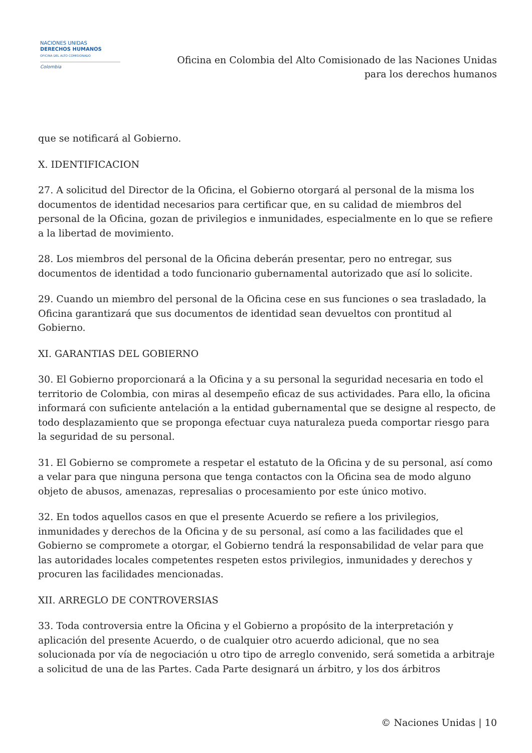NACIONES UNIDAS
DERECHOS HUMANOS
OFICINA DEL ALTO COMISIONADO
Colombia
Oficina en Colombia del Alto Comisionado de las Naciones Unidas
para los derechos humanos
que se notificará al Gobierno.
X. IDENTIFICACION
27. A solicitud del Director de la Oficina, el Gobierno otorgará al personal de la misma los documentos de identidad necesarios para certificar que, en su calidad de miembros del personal de la Oficina, gozan de privilegios e inmunidades, especialmente en lo que se refiere a la libertad de movimiento.
28. Los miembros del personal de la Oficina deberán presentar, pero no entregar, sus documentos de identidad a todo funcionario gubernamental autorizado que así lo solicite.
29. Cuando un miembro del personal de la Oficina cese en sus funciones o sea trasladado, la Oficina garantizará que sus documentos de identidad sean devueltos con prontitud al Gobierno.
XI. GARANTIAS DEL GOBIERNO
30. El Gobierno proporcionará a la Oficina y a su personal la seguridad necesaria en todo el territorio de Colombia, con miras al desempeño eficaz de sus actividades. Para ello, la oficina informará con suficiente antelación a la entidad gubernamental que se designe al respecto, de todo desplazamiento que se proponga efectuar cuya naturaleza pueda comportar riesgo para la seguridad de su personal.
31. El Gobierno se compromete a respetar el estatuto de la Oficina y de su personal, así como a velar para que ninguna persona que tenga contactos con la Oficina sea de modo alguno objeto de abusos, amenazas, represalias o procesamiento por este único motivo.
32. En todos aquellos casos en que el presente Acuerdo se refiere a los privilegios, inmunidades y derechos de la Oficina y de su personal, así como a las facilidades que el Gobierno se compromete a otorgar, el Gobierno tendrá la responsabilidad de velar para que las autoridades locales competentes respeten estos privilegios, inmunidades y derechos y procuren las facilidades mencionadas.
XII. ARREGLO DE CONTROVERSIAS
33. Toda controversia entre la Oficina y el Gobierno a propósito de la interpretación y aplicación del presente Acuerdo, o de cualquier otro acuerdo adicional, que no sea solucionada por vía de negociación u otro tipo de arreglo convenido, será sometida a arbitraje a solicitud de una de las Partes. Cada Parte designará un árbitro, y los dos árbitros
© Naciones Unidas | 10